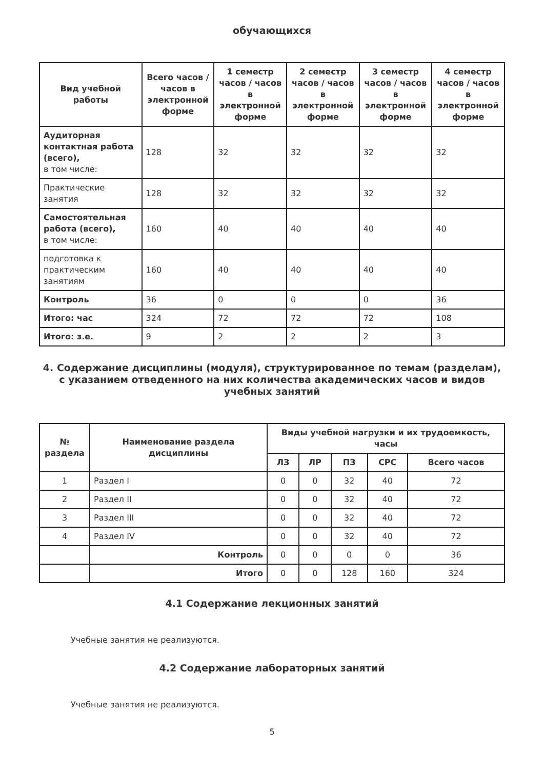обучающихся
| Вид учебной работы | Всего часов / часов в электронной форме | 1 семестр часов / часов в электронной форме | 2 семестр часов / часов в электронной форме | 3 семестр часов / часов в электронной форме | 4 семестр часов / часов в электронной форме |
| --- | --- | --- | --- | --- | --- |
| Аудиторная контактная работа (всего), в том числе: | 128 | 32 | 32 | 32 | 32 |
| Практические занятия | 128 | 32 | 32 | 32 | 32 |
| Самостоятельная работа (всего), в том числе: | 160 | 40 | 40 | 40 | 40 |
| подготовка к практическим занятиям | 160 | 40 | 40 | 40 | 40 |
| Контроль | 36 | 0 | 0 | 0 | 36 |
| Итого: час | 324 | 72 | 72 | 72 | 108 |
| Итого: з.е. | 9 | 2 | 2 | 2 | 3 |
4. Содержание дисциплины (модуля), структурированное по темам (разделам), с указанием отведенного на них количества академических часов и видов учебных занятий
| № раздела | Наименование раздела дисциплины | Виды учебной нагрузки и их трудоемкость, часы | | | | |
| --- | --- | --- | --- | --- | --- | --- |
| | | ЛЗ | ЛР | ПЗ | СРС | Всего часов |
| 1 | Раздел I | 0 | 0 | 32 | 40 | 72 |
| 2 | Раздел II | 0 | 0 | 32 | 40 | 72 |
| 3 | Раздел III | 0 | 0 | 32 | 40 | 72 |
| 4 | Раздел IV | 0 | 0 | 32 | 40 | 72 |
| | Контроль | 0 | 0 | 0 | 0 | 36 |
| | Итого | 0 | 0 | 128 | 160 | 324 |
4.1 Содержание лекционных занятий
Учебные занятия не реализуются.
4.2 Содержание лабораторных занятий
Учебные занятия не реализуются.
5